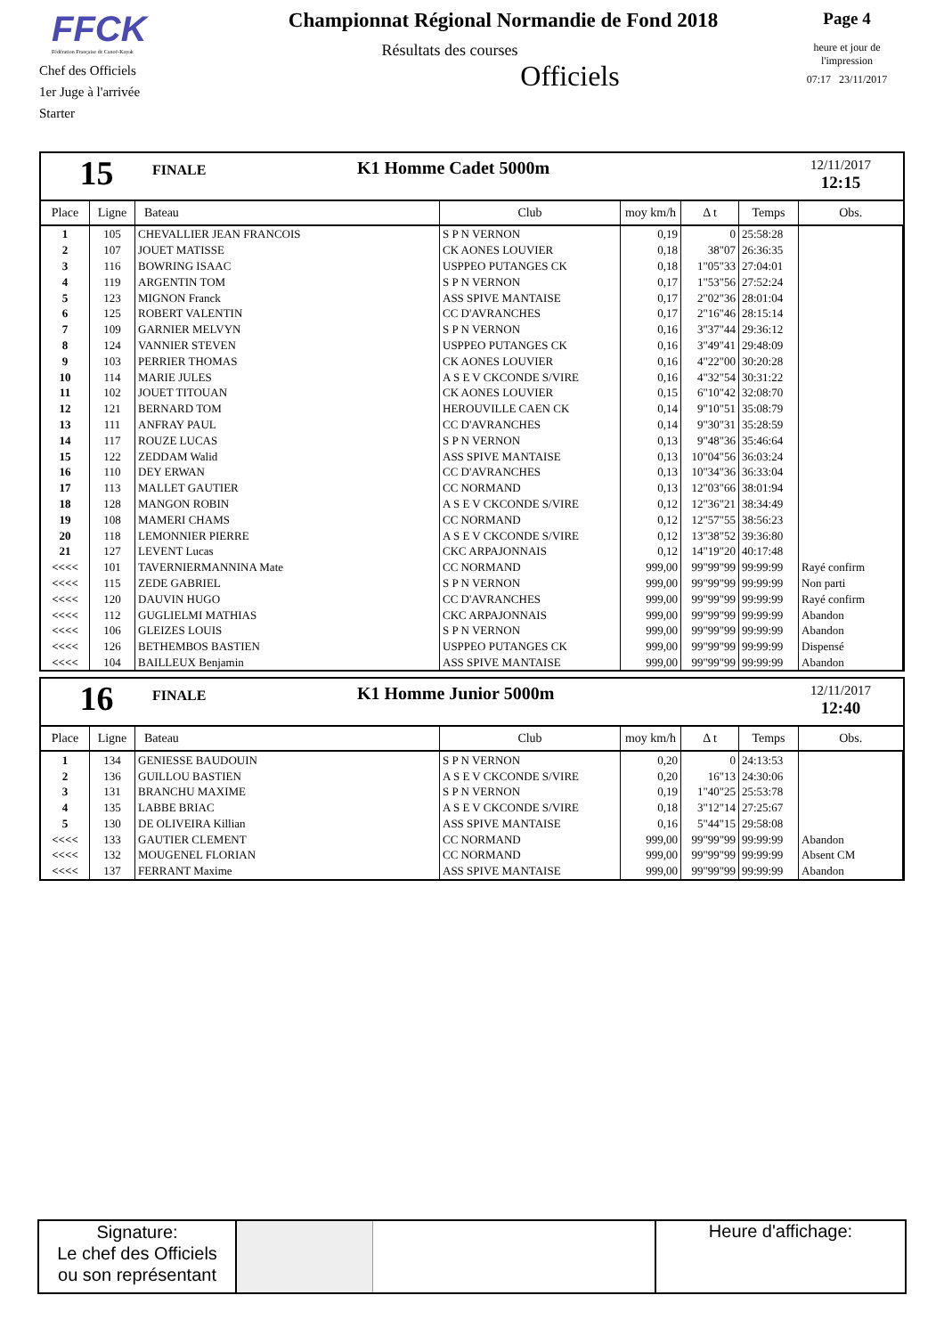FFCK
Fédération Française de Canoë-Kayak
Chef des Officiels
1er Juge à l'arrivée
Starter
Championnat Régional Normandie de Fond 2018
Résultats des courses
Officiels
Page 4
heure et jour de
l'impression
07:17 23/11/2017
15
FINALE
K1 Homme Cadet 5000m
12/11/2017
12:15
| Place | Ligne | Bateau | Club | moy km/h | Δ t | Temps | Obs. |
| --- | --- | --- | --- | --- | --- | --- | --- |
| 1 | 105 | CHEVALLIER JEAN FRANCOIS | S P N VERNON | 0,19 | 0 | 25:58:28 | |
| 2 | 107 | JOUET MATISSE | CK AONES LOUVIER | 0,18 | 38"07 | 26:36:35 | |
| 3 | 116 | BOWRING ISAAC | USPPEO PUTANGES CK | 0,18 | 1"05"33 | 27:04:01 | |
| 4 | 119 | ARGENTIN TOM | S P N VERNON | 0,17 | 1"53"56 | 27:52:24 | |
| 5 | 123 | MIGNON Franck | ASS SPIVE MANTAISE | 0,17 | 2"02"36 | 28:01:04 | |
| 6 | 125 | ROBERT VALENTIN | CC D'AVRANCHES | 0,17 | 2"16"46 | 28:15:14 | |
| 7 | 109 | GARNIER MELVYN | S P N VERNON | 0,16 | 3"37"44 | 29:36:12 | |
| 8 | 124 | VANNIER STEVEN | USPPEO PUTANGES CK | 0,16 | 3"49"41 | 29:48:09 | |
| 9 | 103 | PERRIER THOMAS | CK AONES LOUVIER | 0,16 | 4"22"00 | 30:20:28 | |
| 10 | 114 | MARIE JULES | A S E V CKCONDE S/VIRE | 0,16 | 4"32"54 | 30:31:22 | |
| 11 | 102 | JOUET TITOUAN | CK AONES LOUVIER | 0,15 | 6"10"42 | 32:08:70 | |
| 12 | 121 | BERNARD TOM | HEROUVILLE CAEN CK | 0,14 | 9"10"51 | 35:08:79 | |
| 13 | 111 | ANFRAY PAUL | CC D'AVRANCHES | 0,14 | 9"30"31 | 35:28:59 | |
| 14 | 117 | ROUZE LUCAS | S P N VERNON | 0,13 | 9"48"36 | 35:46:64 | |
| 15 | 122 | ZEDDAM Walid | ASS SPIVE MANTAISE | 0,13 | 10"04"56 | 36:03:24 | |
| 16 | 110 | DEY ERWAN | CC D'AVRANCHES | 0,13 | 10"34"36 | 36:33:04 | |
| 17 | 113 | MALLET GAUTIER | CC NORMAND | 0,13 | 12"03"66 | 38:01:94 | |
| 18 | 128 | MANGON ROBIN | A S E V CKCONDE S/VIRE | 0,12 | 12"36"21 | 38:34:49 | |
| 19 | 108 | MAMERI CHAMS | CC NORMAND | 0,12 | 12"57"55 | 38:56:23 | |
| 20 | 118 | LEMONNIER PIERRE | A S E V CKCONDE S/VIRE | 0,12 | 13"38"52 | 39:36:80 | |
| 21 | 127 | LEVENT Lucas | CKC ARPAJONNAIS | 0,12 | 14"19"20 | 40:17:48 | |
| <<<< | 101 | TAVERNIERMANNINA Mate | CC NORMAND | 999,00 | 99"99"99 | 99:99:99 | Rayé confirm |
| <<<< | 115 | ZEDE GABRIEL | S P N VERNON | 999,00 | 99"99"99 | 99:99:99 | Non parti |
| <<<< | 120 | DAUVIN HUGO | CC D'AVRANCHES | 999,00 | 99"99"99 | 99:99:99 | Rayé confirm |
| <<<< | 112 | GUGLIELMI MATHIAS | CKC ARPAJONNAIS | 999,00 | 99"99"99 | 99:99:99 | Abandon |
| <<<< | 106 | GLEIZES LOUIS | S P N VERNON | 999,00 | 99"99"99 | 99:99:99 | Abandon |
| <<<< | 126 | BETHEMBOS BASTIEN | USPPEO PUTANGES CK | 999,00 | 99"99"99 | 99:99:99 | Dispensé |
| <<<< | 104 | BAILLEUX Benjamin | ASS SPIVE MANTAISE | 999,00 | 99"99"99 | 99:99:99 | Abandon |
16
FINALE
K1 Homme Junior 5000m
12/11/2017
12:40
| Place | Ligne | Bateau | Club | moy km/h | Δ t | Temps | Obs. |
| --- | --- | --- | --- | --- | --- | --- | --- |
| 1 | 134 | GENIESSE BAUDOUIN | S P N VERNON | 0,20 | 0 | 24:13:53 | |
| 2 | 136 | GUILLOU BASTIEN | A S E V CKCONDE S/VIRE | 0,20 | 16"13 | 24:30:06 | |
| 3 | 131 | BRANCHU MAXIME | S P N VERNON | 0,19 | 1"40"25 | 25:53:78 | |
| 4 | 135 | LABBE BRIAC | A S E V CKCONDE S/VIRE | 0,18 | 3"12"14 | 27:25:67 | |
| 5 | 130 | DE OLIVEIRA Killian | ASS SPIVE MANTAISE | 0,16 | 5"44"15 | 29:58:08 | |
| <<<< | 133 | GAUTIER CLEMENT | CC NORMAND | 999,00 | 99"99"99 | 99:99:99 | Abandon |
| <<<< | 132 | MOUGENEL FLORIAN | CC NORMAND | 999,00 | 99"99"99 | 99:99:99 | Absent CM |
| <<<< | 137 | FERRANT Maxime | ASS SPIVE MANTAISE | 999,00 | 99"99"99 | 99:99:99 | Abandon |
Signature:
Le chef des Officiels
ou son représentant
Heure d'affichage: